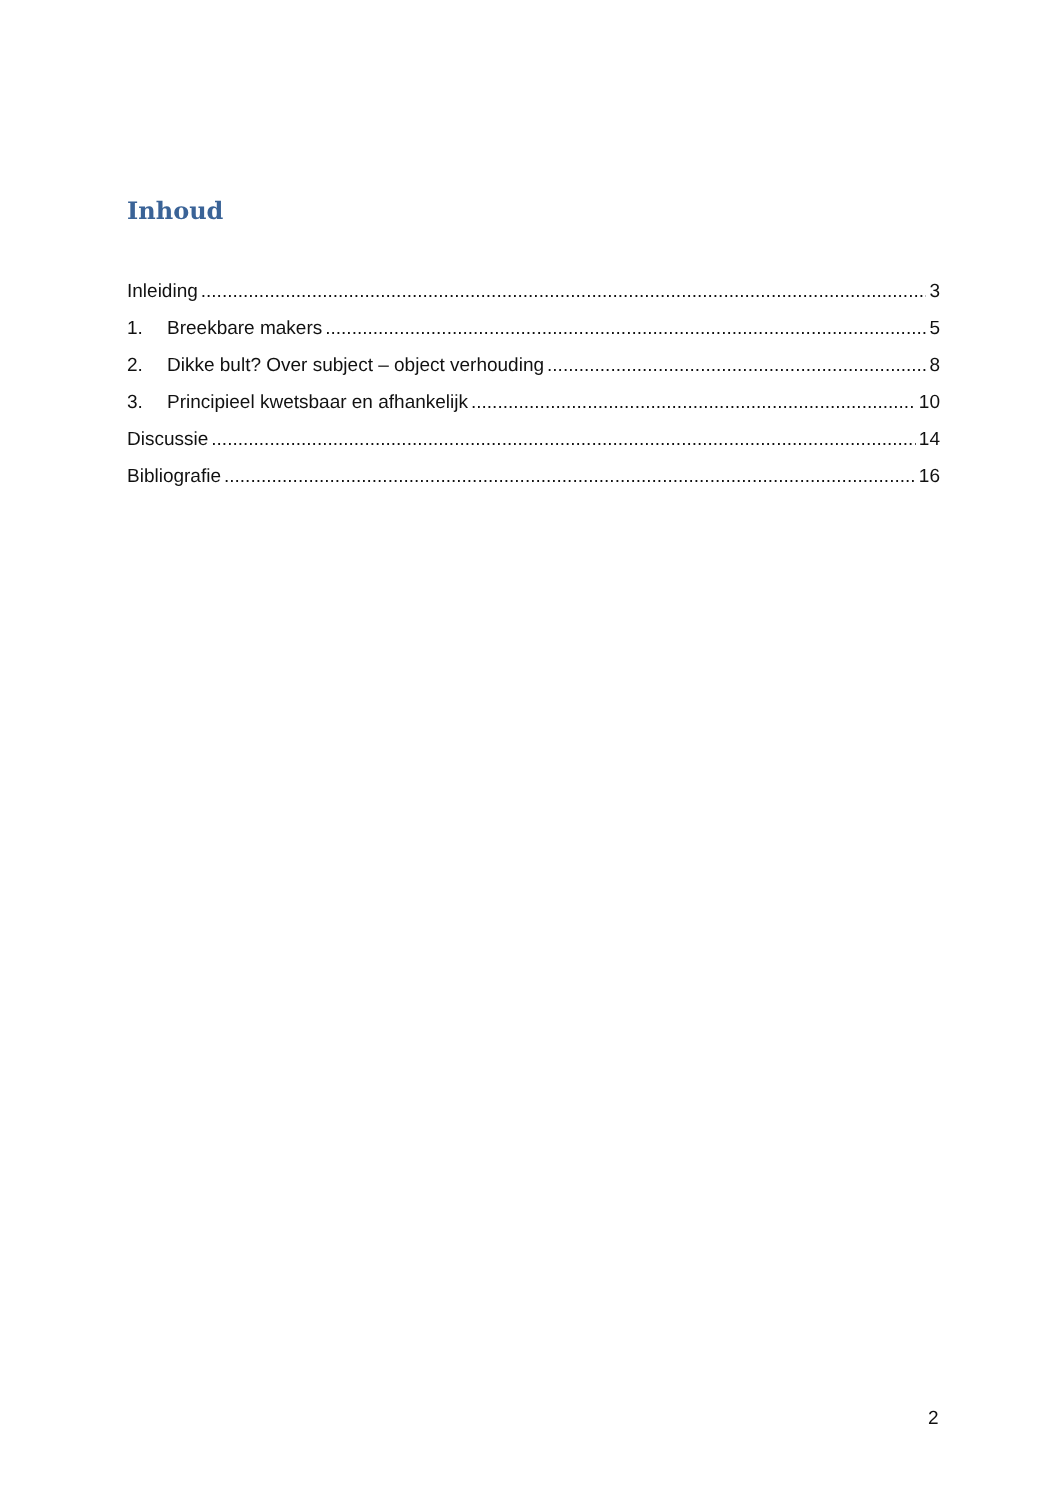Inhoud
Inleiding 3
1. Breekbare makers 5
2. Dikke bult? Over subject – object verhouding 8
3. Principieel kwetsbaar en afhankelijk 10
Discussie 14
Bibliografie 16
2